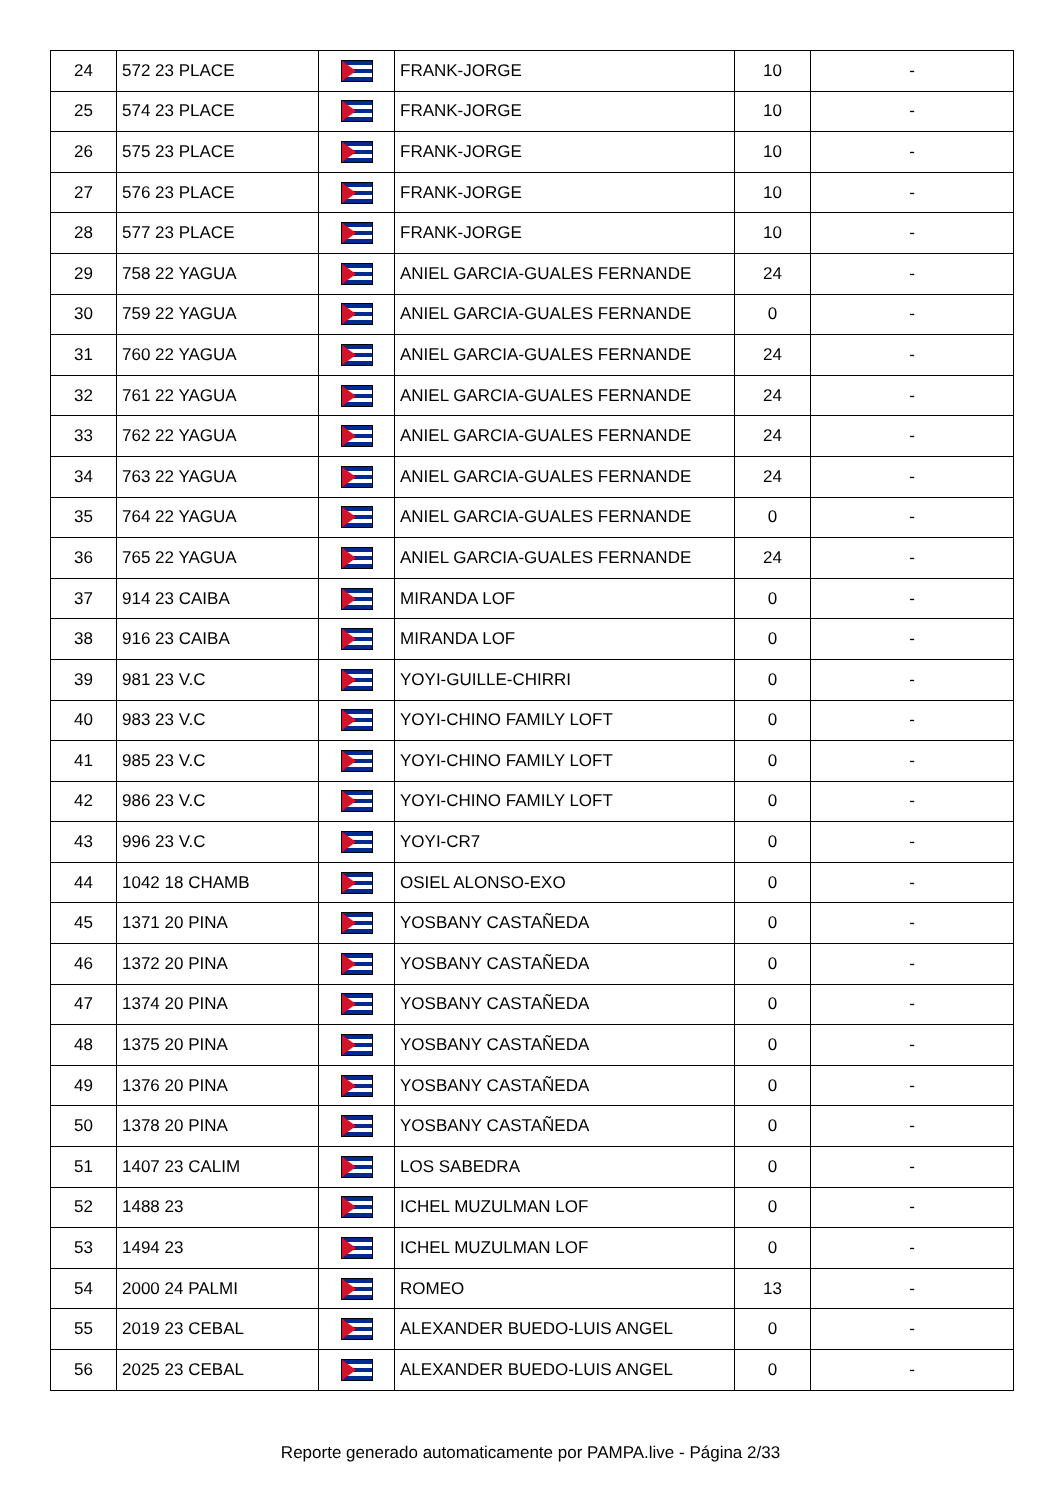| 24 | 572 23 PLACE | | FRANK-JORGE | 10 | - |
| 25 | 574 23 PLACE | | FRANK-JORGE | 10 | - |
| 26 | 575 23 PLACE | | FRANK-JORGE | 10 | - |
| 27 | 576 23 PLACE | | FRANK-JORGE | 10 | - |
| 28 | 577 23 PLACE | | FRANK-JORGE | 10 | - |
| 29 | 758 22 YAGUA | | ANIEL GARCIA-GUALES FERNANDE | 24 | - |
| 30 | 759 22 YAGUA | | ANIEL GARCIA-GUALES FERNANDE | 0 | - |
| 31 | 760 22 YAGUA | | ANIEL GARCIA-GUALES FERNANDE | 24 | - |
| 32 | 761 22 YAGUA | | ANIEL GARCIA-GUALES FERNANDE | 24 | - |
| 33 | 762 22 YAGUA | | ANIEL GARCIA-GUALES FERNANDE | 24 | - |
| 34 | 763 22 YAGUA | | ANIEL GARCIA-GUALES FERNANDE | 24 | - |
| 35 | 764 22 YAGUA | | ANIEL GARCIA-GUALES FERNANDE | 0 | - |
| 36 | 765 22 YAGUA | | ANIEL GARCIA-GUALES FERNANDE | 24 | - |
| 37 | 914 23 CAIBA | | MIRANDA LOF | 0 | - |
| 38 | 916 23 CAIBA | | MIRANDA LOF | 0 | - |
| 39 | 981 23 V.C | | YOYI-GUILLE-CHIRRI | 0 | - |
| 40 | 983 23 V.C | | YOYI-CHINO FAMILY LOFT | 0 | - |
| 41 | 985 23 V.C | | YOYI-CHINO FAMILY LOFT | 0 | - |
| 42 | 986 23 V.C | | YOYI-CHINO FAMILY LOFT | 0 | - |
| 43 | 996 23 V.C | | YOYI-CR7 | 0 | - |
| 44 | 1042 18 CHAMB | | OSIEL ALONSO-EXO | 0 | - |
| 45 | 1371 20 PINA | | YOSBANY CASTAÑEDA | 0 | - |
| 46 | 1372 20 PINA | | YOSBANY CASTAÑEDA | 0 | - |
| 47 | 1374 20 PINA | | YOSBANY CASTAÑEDA | 0 | - |
| 48 | 1375 20 PINA | | YOSBANY CASTAÑEDA | 0 | - |
| 49 | 1376 20 PINA | | YOSBANY CASTAÑEDA | 0 | - |
| 50 | 1378 20 PINA | | YOSBANY CASTAÑEDA | 0 | - |
| 51 | 1407 23 CALIM | | LOS SABEDRA | 0 | - |
| 52 | 1488 23 | | ICHEL MUZULMAN LOF | 0 | - |
| 53 | 1494 23 | | ICHEL MUZULMAN LOF | 0 | - |
| 54 | 2000 24 PALMI | | ROMEO | 13 | - |
| 55 | 2019 23 CEBAL | | ALEXANDER BUEDO-LUIS ANGEL | 0 | - |
| 56 | 2025 23 CEBAL | | ALEXANDER BUEDO-LUIS ANGEL | 0 | - |
Reporte generado automaticamente por PAMPA.live - Página 2/33